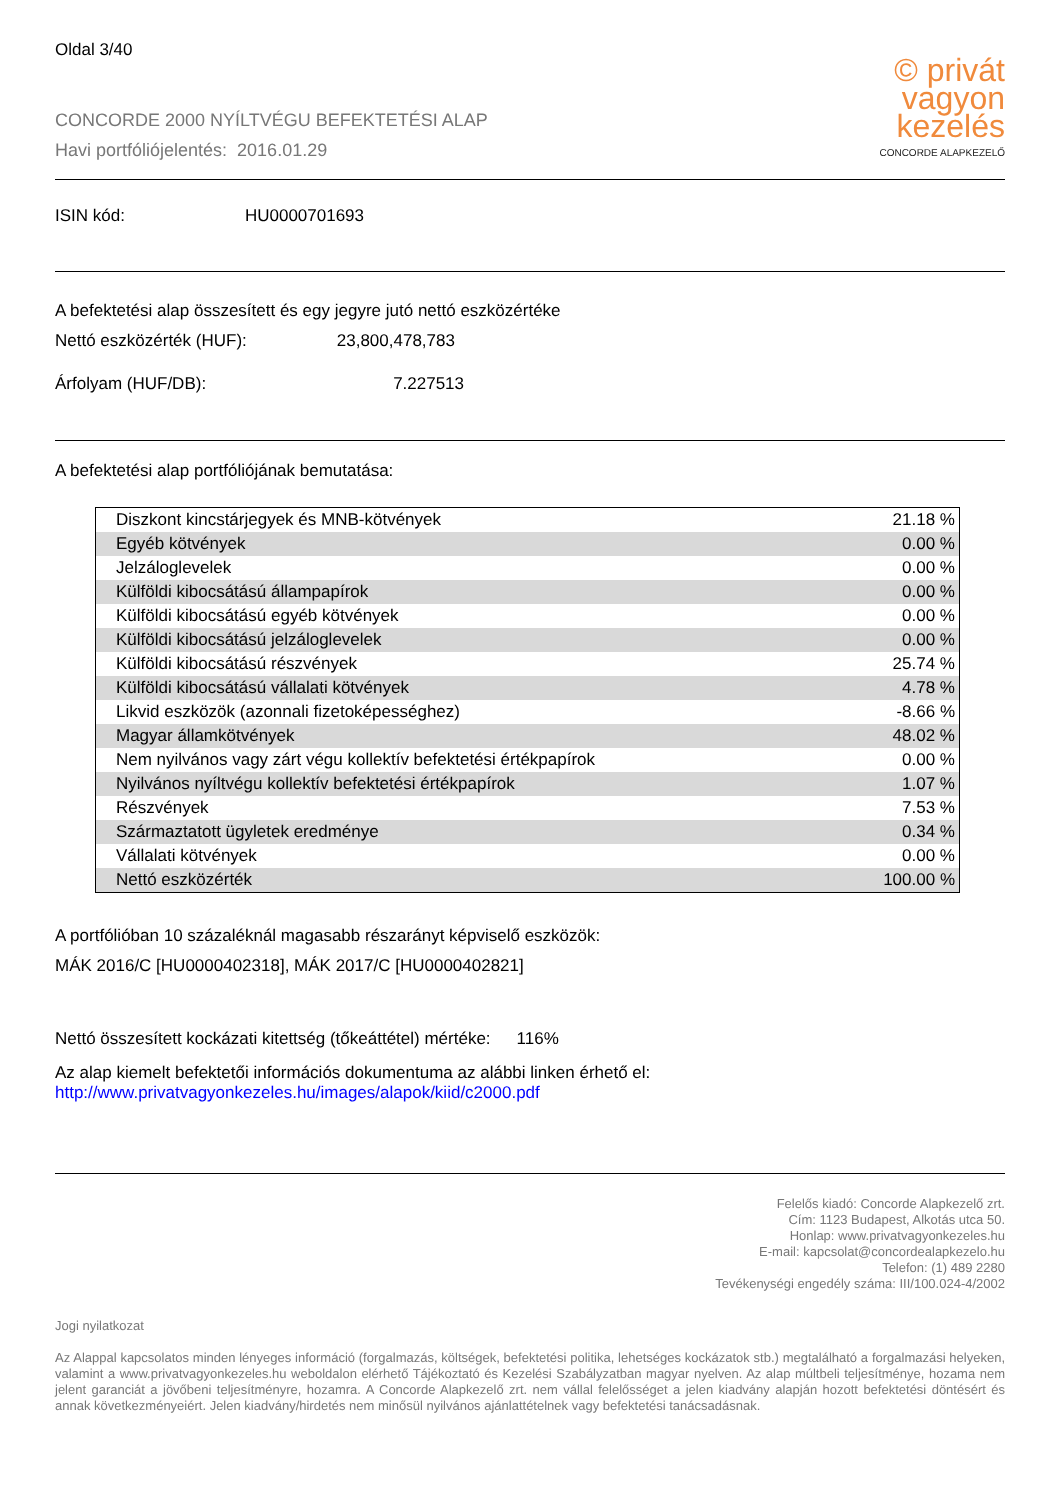Oldal 3/40
CONCORDE 2000 NYÍLTVÉGU BEFEKTETÉSI ALAP
Havi portfóliójelentés: 2016.01.29
© privát
vagyon
kezelés
CONCORDE ALAPKEZELŐ
ISIN kód: HU0000701693
A befektetési alap összesített és egy jegyre jutó nettó eszközértéke
Nettó eszközérték (HUF): 23,800,478,783
Árfolyam (HUF/DB): 7.227513
A befektetési alap portfóliójának bemutatása:
| Diszkont kincstárjegyek és MNB-kötvények | 21.18 % |
| Egyéb kötvények | 0.00 % |
| Jelzáloglevelek | 0.00 % |
| Külföldi kibocsátású állampapírok | 0.00 % |
| Külföldi kibocsátású egyéb kötvények | 0.00 % |
| Külföldi kibocsátású jelzáloglevelek | 0.00 % |
| Külföldi kibocsátású részvények | 25.74 % |
| Külföldi kibocsátású vállalati kötvények | 4.78 % |
| Likvid eszközök (azonnali fizetoképességhez) | -8.66 % |
| Magyar államkötvények | 48.02 % |
| Nem nyilvános vagy zárt végu kollektív befektetési értékpapírok | 0.00 % |
| Nyilvános nyíltvégu kollektív befektetési értékpapírok | 1.07 % |
| Részvények | 7.53 % |
| Származtatott ügyletek eredménye | 0.34 % |
| Vállalati kötvények | 0.00 % |
| Nettó eszközérték | 100.00 % |
A portfólióban 10 százaléknál magasabb részarányt képviselő eszközök:
MÁK 2016/C [HU0000402318], MÁK 2017/C [HU0000402821]
Nettó összesített kockázati kitettség (tőkeáttétel) mértéke: 116%
Az alap kiemelt befektetői információs dokumentuma az alábbi linken érhető el:
http://www.privatvagyonkezeles.hu/images/alapok/kiid/c2000.pdf
Felelős kiadó: Concorde Alapkezelő zrt.
Cím: 1123 Budapest, Alkotás utca 50.
Honlap: www.privatvagyonkezeles.hu
E-mail: kapcsolat@concordealapkezelo.hu
Telefon: (1) 489 2280
Tevékenységi engedély száma: III/100.024-4/2002
Jogi nyilatkozat
Az Alappal kapcsolatos minden lényeges információ (forgalmazás, költségek, befektetési politika, lehetséges kockázatok stb.) megtalálható a forgalmazási helyeken, valamint a www.privatvagyonkezeles.hu weboldalon elérhető Tájékoztató és Kezelési Szabályzatban magyar nyelven. Az alap múltbeli teljesítménye, hozama nem jelent garanciát a jövőbeni teljesítményre, hozamra. A Concorde Alapkezelő zrt. nem vállal felelősséget a jelen kiadvány alapján hozott befektetési döntésért és annak következményeiért. Jelen kiadvány/hirdetés nem minősül nyilvános ajánlattételnek vagy befektetési tanácsadásnak.